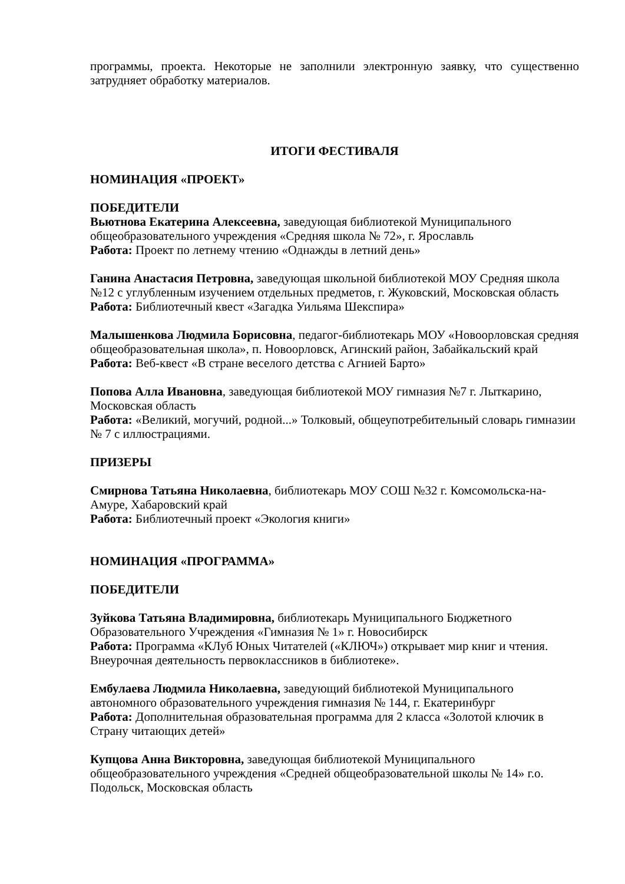программы, проекта. Некоторые не заполнили электронную заявку, что существенно затрудняет обработку материалов.
ИТОГИ ФЕСТИВАЛЯ
НОМИНАЦИЯ «ПРОЕКТ»
ПОБЕДИТЕЛИ
Вьютнова Екатерина Алексеевна, заведующая библиотекой Муниципального общеобразовательного учреждения «Средняя школа № 72», г. Ярославль
Работа: Проект по летнему чтению «Однажды в летний день»
Ганина Анастасия Петровна, заведующая школьной библиотекой МОУ Средняя школа №12 с углубленным изучением отдельных предметов, г. Жуковский, Московская область
Работа: Библиотечный квест «Загадка Уильяма Шекспира»
Малышенкова Людмила Борисовна, педагог-библиотекарь МОУ «Новоорловская средняя общеобразовательная школа», п. Новоорловск, Агинский район, Забайкальский край
Работа: Веб-квест «В стране веселого детства с Агнией Барто»
Попова Алла Ивановна, заведующая библиотекой МОУ гимназия №7 г. Лыткарино, Московская область
Работа: «Великий, могучий, родной...» Толковый, общеупотребительный словарь гимназии № 7 с иллюстрациями.
ПРИЗЕРЫ
Смирнова Татьяна Николаевна, библиотекарь МОУ СОШ №32 г. Комсомольска-на-Амуре, Хабаровский край
Работа: Библиотечный проект «Экология книги»
НОМИНАЦИЯ «ПРОГРАММА»
ПОБЕДИТЕЛИ
Зуйкова Татьяна Владимировна, библиотекарь Муниципального Бюджетного Образовательного Учреждения «Гимназия № 1» г. Новосибирск
Работа: Программа «КЛуб Юных Читателей («КЛЮЧ») открывает мир книг и чтения. Внеурочная деятельность первоклассников в библиотеке».
Ембулаева Людмила Николаевна, заведующий библиотекой Муниципального автономного образовательного учреждения гимназия № 144, г. Екатеринбург
Работа: Дополнительная образовательная программа для 2 класса «Золотой ключик в Страну читающих детей»
Купцова Анна Викторовна, заведующая библиотекой Муниципального общеобразовательного учреждения «Средней общеобразовательной школы № 14» г.о. Подольск, Московская область